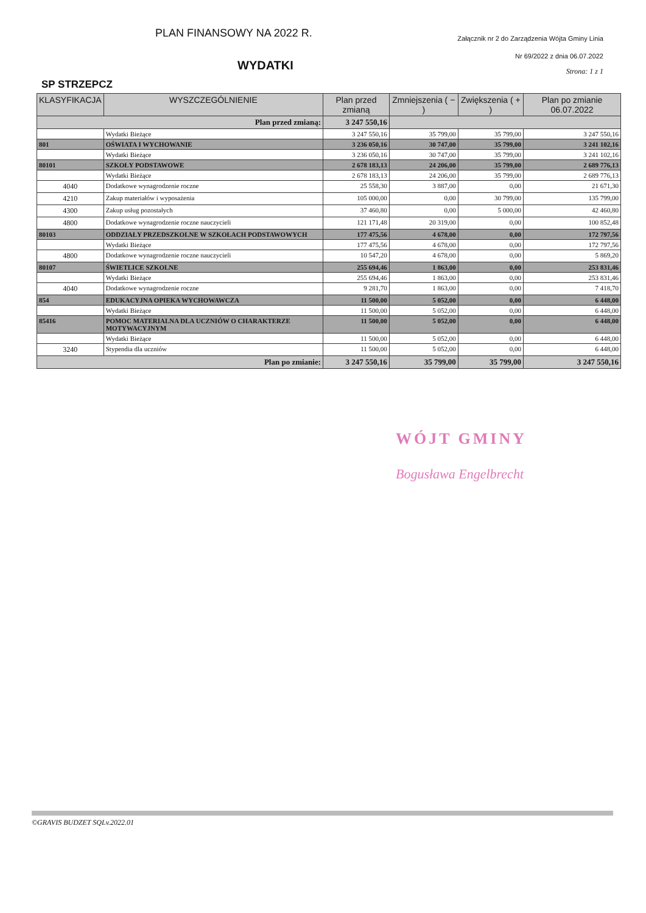PLAN FINANSOWY NA 2022 R.
Załącznik nr 2 do Zarządzenia Wójta Gminy Linia
WYDATKI
Nr 69/2022 z dnia 06.07.2022
Strona: 1 z 1
SP STRZEPCZ
| KLASYFIKACJA | WYSZCZEGÓLNIENIE | Plan przed zmianą | Zmniejszenia ( − ) | Zwiększenia ( + ) | Plan po zmianie 06.07.2022 |
| --- | --- | --- | --- | --- | --- |
| Plan przed zmianą: | | 3 247 550,16 | | | |
| | Wydatki Bieżące | 3 247 550,16 | 35 799,00 | 35 799,00 | 3 247 550,16 |
| 801 | OŚWIATA I WYCHOWANIE | 3 236 050,16 | 30 747,00 | 35 799,00 | 3 241 102,16 |
| | Wydatki Bieżące | 3 236 050,16 | 30 747,00 | 35 799,00 | 3 241 102,16 |
| 80101 | SZKOŁY PODSTAWOWE | 2 678 183,13 | 24 206,00 | 35 799,00 | 2 689 776,13 |
| | Wydatki Bieżące | 2 678 183,13 | 24 206,00 | 35 799,00 | 2 689 776,13 |
| 4040 | Dodatkowe wynagrodzenie roczne | 25 558,30 | 3 887,00 | 0,00 | 21 671,30 |
| 4210 | Zakup materiałów i wyposażenia | 105 000,00 | 0,00 | 30 799,00 | 135 799,00 |
| 4300 | Zakup usług pozostałych | 37 460,80 | 0,00 | 5 000,00 | 42 460,80 |
| 4800 | Dodatkowe wynagrodzenie roczne nauczycieli | 121 171,48 | 20 319,00 | 0,00 | 100 852,48 |
| 80103 | ODDZIAŁY PRZEDSZKOLNE W SZKOŁACH PODSTAWOWYCH | 177 475,56 | 4 678,00 | 0,00 | 172 797,56 |
| | Wydatki Bieżące | 177 475,56 | 4 678,00 | 0,00 | 172 797,56 |
| 4800 | Dodatkowe wynagrodzenie roczne nauczycieli | 10 547,20 | 4 678,00 | 0,00 | 5 869,20 |
| 80107 | ŚWIETLICE SZKOLNE | 255 694,46 | 1 863,00 | 0,00 | 253 831,46 |
| | Wydatki Bieżące | 255 694,46 | 1 863,00 | 0,00 | 253 831,46 |
| 4040 | Dodatkowe wynagrodzenie roczne | 9 281,70 | 1 863,00 | 0,00 | 7 418,70 |
| 854 | EDUKACYJNA OPIEKA WYCHOWAWCZA | 11 500,00 | 5 052,00 | 0,00 | 6 448,00 |
| | Wydatki Bieżące | 11 500,00 | 5 052,00 | 0,00 | 6 448,00 |
| 85416 | POMOC MATERIALNA DLA UCZNIÓW O CHARAKTERZE MOTYWACYJNYM | 11 500,00 | 5 052,00 | 0,00 | 6 448,00 |
| | Wydatki Bieżące | 11 500,00 | 5 052,00 | 0,00 | 6 448,00 |
| 3240 | Stypendia dla uczniów | 11 500,00 | 5 052,00 | 0,00 | 6 448,00 |
| Plan po zmianie: | | 3 247 550,16 | 35 799,00 | 35 799,00 | 3 247 550,16 |
WÓJT GMINY
Bogusława Engelbrecht
©GRAVIS BUDZET SQLv.2022.01